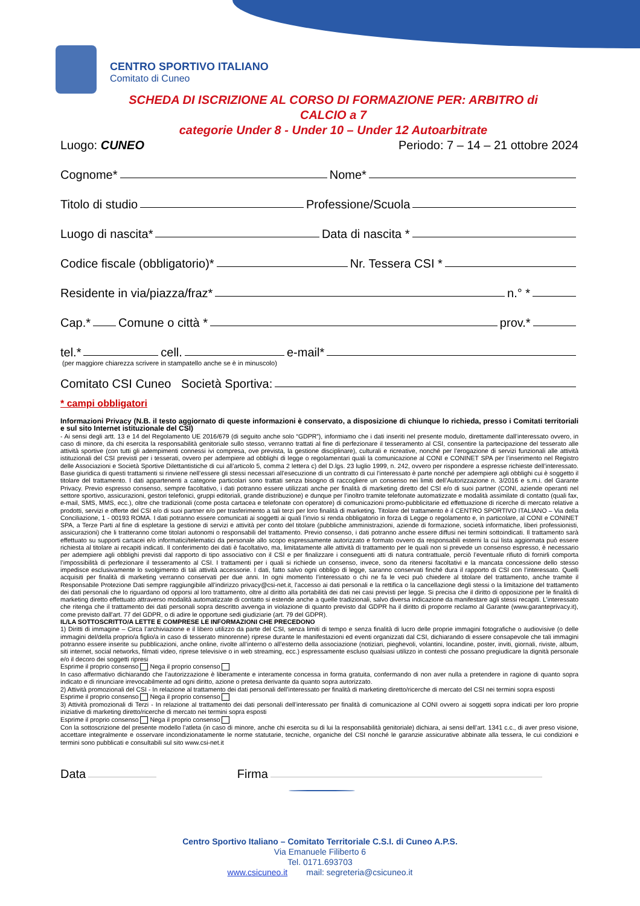CENTRO SPORTIVO ITALIANO
Comitato di Cuneo
SCHEDA DI ISCRIZIONE AL CORSO DI FORMAZIONE PER: ARBITRO di CALCIO a 7
categorie Under 8 - Under 10 – Under 12 Autoarbitrate
Luogo: CUNEO Periodo: 7 – 14 – 21 ottobre 2024
Cognome* Nome*
Titolo di studio Professione/Scuola
Luogo di nascita* Data di nascita *
Codice fiscale (obbligatorio)* Nr. Tessera CSI *
Residente in via/piazza/fraz* n.° *
Cap.* Comune o città * prov.*
tel.* cell. e-mail*
(per maggiore chiarezza scrivere in stampatello anche se è in minuscolo)
Comitato CSI Cuneo Società Sportiva:
* campi obbligatori
Informazioni Privacy (N.B. il testo aggiornato di queste informazioni è conservato, a disposizione di chiunque lo richieda, presso i Comitati territoriali e sul sito Internet istituzionale del CSI)
- Ai sensi degli artt. 13 e 14 del Regolamento UE 2016/679 (di seguito anche solo “GDPR”), informiamo che i dati inseriti nel presente modulo, direttamente dall’interessato ovvero, in caso di minore, da chi esercita la responsabilità genitoriale sullo stesso, verranno trattati al fine di perfezionare il tesseramento al CSI, consentire la partecipazione del tesserato alle attività sportive (con tutti gli adempimenti connessi ivi compresa, ove prevista, la gestione disciplinare), culturali e ricreative, nonché per l’erogazione di servizi funzionali alle attività istituzionali del CSI previsti per i tesserati, ovvero per adempiere ad obblighi di legge o regolamentari quali la comunicazione al CONI e CONINET SPA per l’inserimento nel Registro delle Associazioni e Società Sportive Dilettantistiche di cui all’articolo 5, comma 2 lettera c) del D.lgs. 23 luglio 1999, n. 242, ovvero per rispondere a espresse richieste dell’interessato. Base giuridica di questi trattamenti si rinviene nell’essere gli stessi necessari all’esecuzione di un contratto di cui l’interessato è parte nonché per adempiere agli obblighi cui è soggetto il titolare del trattamento. I dati appartenenti a categorie particolari sono trattati senza bisogno di raccogliere un consenso nei limiti dell’Autorizzazione n. 3/2016 e s.m.i. del Garante Privacy. Previo espresso consenso, sempre facoltativo, i dati potranno essere utilizzati anche per finalità di marketing diretto del CSI e/o di suoi partner (CONI, aziende operanti nel settore sportivo, assicurazioni, gestori telefonici, gruppi editoriali, grande distribuzione) e dunque per l’inoltro tramite telefonate automatizzate e modalità assimilate di contatto (quali fax, e-mail, SMS, MMS, ecc.), oltre che tradizionali (come posta cartacea e telefonate con operatore) di comunicazioni promo-pubblicitarie ed effettuazione di ricerche di mercato relative a prodotti, servizi e offerte del CSI e/o di suoi partner e/o per trasferimento a tali terzi per loro finalità di marketing. Titolare del trattamento è il CENTRO SPORTIVO ITALIANO – Via della Conciliazione, 1 - 00193 ROMA. I dati potranno essere comunicati ai soggetti ai quali l’invio si renda obbligatorio in forza di Legge o regolamento e, in particolare, al CONI e CONINET SPA, a Terze Parti al fine di espletare la gestione di servizi e attività per conto del titolare (pubbliche amministrazioni, aziende di formazione, società informatiche, liberi professionisti, assicurazioni) che li tratteranno come titolari autonomi o responsabili del trattamento. Previo consenso, i dati potranno anche essere diffusi nei termini sottoindicati. Il trattamento sarà effettuato su supporti cartacei e/o informatici/telematici da personale allo scopo espressamente autorizzato e formato ovvero da responsabili esterni la cui lista aggiornata può essere richiesta al titolare ai recapiti indicati. Il conferimento dei dati è facoltativo, ma, limitatamente alle attività di trattamento per le quali non si prevede un consenso espresso, è necessario per adempiere agli obblighi previsti dal rapporto di tipo associativo con il CSI e per finalizzare i conseguenti atti di natura contrattuale, perciò l’eventuale rifiuto di fornirli comporta l’impossibilità di perfezionare il tesseramento al CSI. I trattamenti per i quali si richiede un consenso, invece, sono da ritenersi facoltativi e la mancata concessione dello stesso impedisce esclusivamente lo svolgimento di tali attività accessorie. I dati, fatto salvo ogni obbligo di legge, saranno conservati finché dura il rapporto di CSI con l’interessato. Quelli acquisiti per finalità di marketing verranno conservati per due anni. In ogni momento l’interessato o chi ne fa le veci può chiedere al titolare del trattamento, anche tramite il Responsabile Protezione Dati sempre raggiungibile all’indirizzo privacy@csi-net.it, l’accesso ai dati personali e la rettifica o la cancellazione degli stessi o la limitazione del trattamento dei dati personali che lo riguardano od opporsi al loro trattamento, oltre al diritto alla portabilità dei dati nei casi previsti per legge. Si precisa che il diritto di opposizione per le finalità di marketing diretto effettuato attraverso modalità automatizzate di contatto si estende anche a quelle tradizionali, salvo diversa indicazione da manifestare agli stessi recapiti. L’interessato che ritenga che il trattamento dei dati personali sopra descritto avvenga in violazione di quanto previsto dal GDPR ha il diritto di proporre reclamo al Garante (www.garanteprivacy.it), come previsto dall'art. 77 del GDPR, o di adire le opportune sedi giudiziarie (art. 79 del GDPR).
IL/LA SOTTOSCRITTO/A LETTE E COMPRESE LE INFORMAZIONI CHE PRECEDONO
1) Diritti di immagine – Circa l’archiviazione e il libero utilizzo da parte del CSI, senza limiti di tempo e senza finalità di lucro delle proprie immagini fotografiche o audiovisive (o delle immagini del/della proprio/a figlio/a in caso di tesserato minorenne) riprese durante le manifestazioni ed eventi organizzati dal CSI, dichiarando di essere consapevole che tali immagini potranno essere inserite su pubblicazioni, anche online, rivolte all’interno o all’esterno della associazione (notiziari, pieghevoli, volantini, locandine, poster, inviti, giornali, riviste, album, siti internet, social networks, filmati video, riprese televisive o in web streaming, ecc.) espressamente escluso qualsiasi utilizzo in contesti che possano pregiudicare la dignità personale e/o il decoro dei soggetti ripresi
Esprime il proprio consenso Nega il proprio consenso
In caso affermativo dichiarando che l’autorizzazione è liberamente e interamente concessa in forma gratuita, confermando di non aver nulla a pretendere in ragione di quanto sopra indicato e di rinunciare irrevocabilmente ad ogni diritto, azione o pretesa derivante da quanto sopra autorizzato.
2) Attività promozionali del CSI - In relazione al trattamento dei dati personali dell’interessato per finalità di marketing diretto/ricerche di mercato del CSI nei termini sopra esposti
Esprime il proprio consenso Nega il proprio consenso
3) Attività promozionali di Terzi - In relazione al trattamento dei dati personali dell’interessato per finalità di comunicazione al CONI ovvero ai soggetti sopra indicati per loro proprie iniziative di marketing diretto/ricerche di mercato nei termini sopra esposti
Esprime il proprio consenso Nega il proprio consenso
Con la sottoscrizione del presente modello l’atleta (in caso di minore, anche chi esercita su di lui la responsabilità genitoriale) dichiara, ai sensi dell’art. 1341 c.c., di aver preso visione, accettare integralmente e osservare incondizionatamente le norme statutarie, tecniche, organiche del CSI nonché le garanzie assicurative abbinate alla tessera, le cui condizioni e termini sono pubblicati e consultabili sul sito www.csi-net.it
Data Firma
Centro Sportivo Italiano – Comitato Territoriale C.S.I. di Cuneo A.P.S.
Via Emanuele Filiberto 6
Tel. 0171.693703
www.csicuneo.it mail: segreteria@csicuneo.it